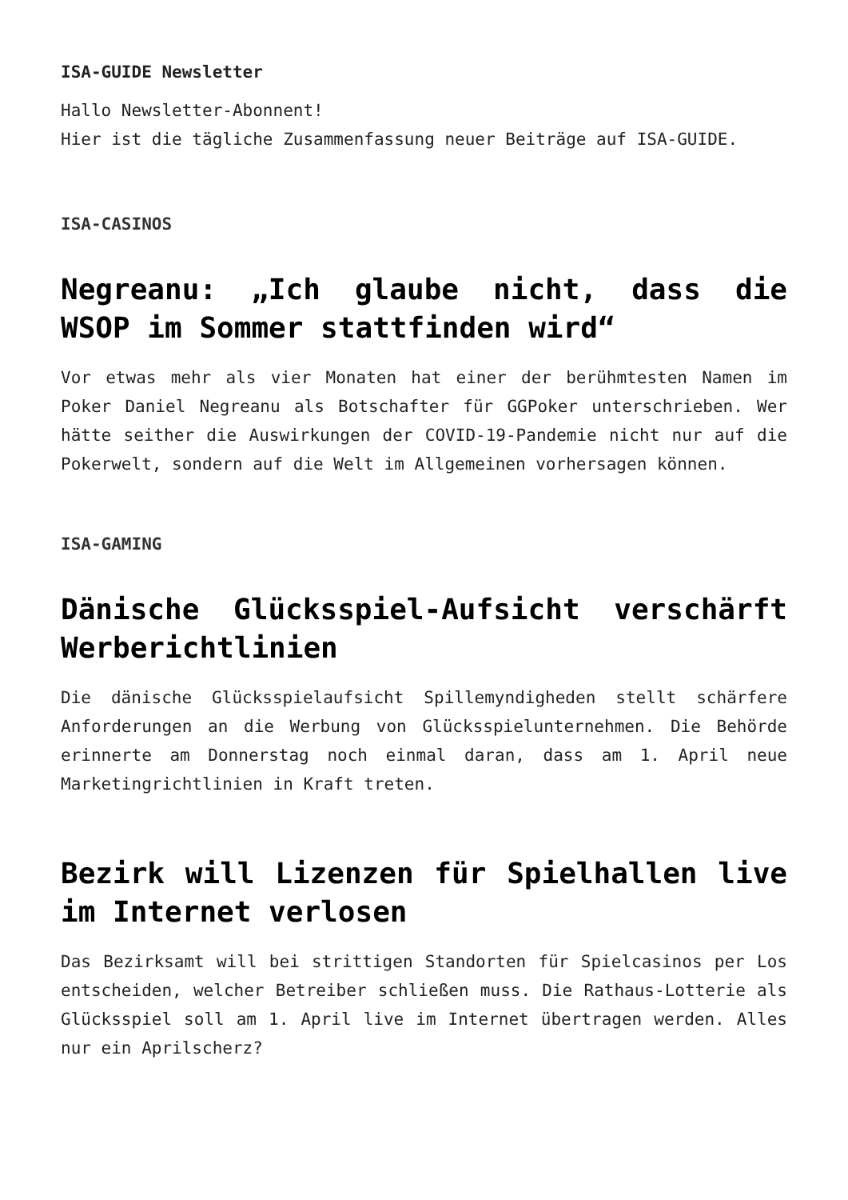ISA-GUIDE Newsletter
Hallo Newsletter-Abonnent!
Hier ist die tägliche Zusammenfassung neuer Beiträge auf ISA-GUIDE.
ISA-CASINOS
Negreanu: „Ich glaube nicht, dass die WSOP im Sommer stattfinden wird“
Vor etwas mehr als vier Monaten hat einer der berühmtesten Namen im Poker Daniel Negreanu als Botschafter für GGPoker unterschrieben. Wer hätte seither die Auswirkungen der COVID-19-Pandemie nicht nur auf die Pokerwelt, sondern auf die Welt im Allgemeinen vorhersagen können.
ISA-GAMING
Dänische Glücksspiel-Aufsicht verschärft Werberichtlinien
Die dänische Glücksspielaufsicht Spillemyndigheden stellt schärfere Anforderungen an die Werbung von Glücksspielunternehmen. Die Behörde erinnerte am Donnerstag noch einmal daran, dass am 1. April neue Marketingrichtlinien in Kraft treten.
Bezirk will Lizenzen für Spielhallen live im Internet verlosen
Das Bezirksamt will bei strittigen Standorten für Spielcasinos per Los entscheiden, welcher Betreiber schließen muss. Die Rathaus-Lotterie als Glücksspiel soll am 1. April live im Internet übertragen werden. Alles nur ein Aprilscherz?